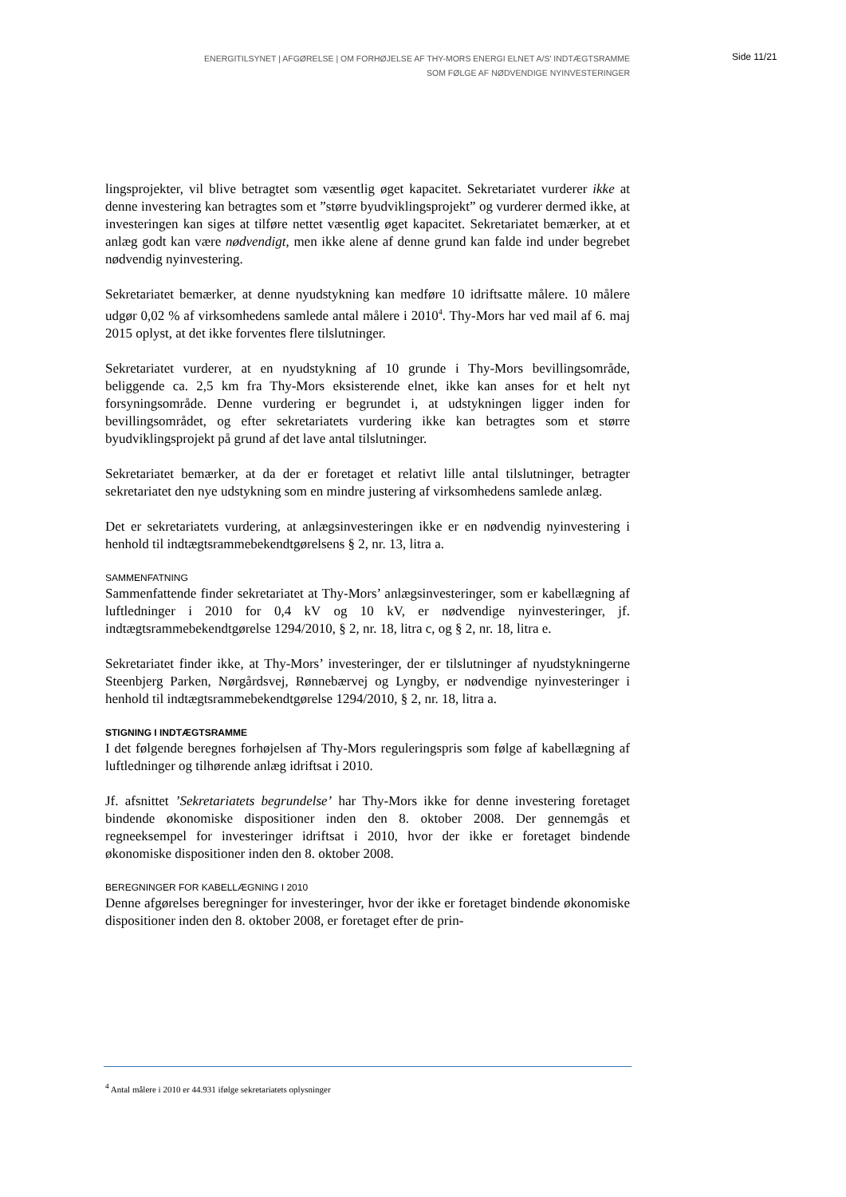ENERGITILSYNET | AFGØRELSE | OM FORHØJELSE AF THY-MORS ENERGI ELNET A/S' INDTÆGTSRAMME
SOM FØLGE AF NØDVENDIGE NYINVESTERINGER
Side 11/21
lingsprojekter, vil blive betragtet som væsentlig øget kapacitet. Sekretariatet vurderer ikke at denne investering kan betragtes som et ”større byudviklingsprojekt” og vurderer dermed ikke, at investeringen kan siges at tilføre nettet væsentlig øget kapacitet. Sekretariatet bemærker, at et anlæg godt kan være nødvendigt, men ikke alene af denne grund kan falde ind under begrebet nødvendig nyinvestering.
Sekretariatet bemærker, at denne nyudstykning kan medføre 10 idriftsatte målere. 10 målere udgør 0,02 % af virksomhedens samlede antal målere i 2010<sup>4</sup>. Thy-Mors har ved mail af 6. maj 2015 oplyst, at det ikke forventes flere tilslutninger.
Sekretariatet vurderer, at en nyudstykning af 10 grunde i Thy-Mors bevillingsområde, beliggende ca. 2,5 km fra Thy-Mors eksisterende elnet, ikke kan anses for et helt nyt forsyningsområde. Denne vurdering er begrundet i, at udstykningen ligger inden for bevillingsområdet, og efter sekretariatets vurdering ikke kan betragtes som et større byudviklingsprojekt på grund af det lave antal tilslutninger.
Sekretariatet bemærker, at da der er foretaget et relativt lille antal tilslutninger, betragter sekretariatet den nye udstykning som en mindre justering af virksomhedens samlede anlæg.
Det er sekretariatets vurdering, at anlægsinvesteringen ikke er en nødvendig nyinvestering i henhold til indtægtsrammebekendtgørelsens § 2, nr. 13, litra a.
SAMMENFATNING
Sammenfattende finder sekretariatet at Thy-Mors’ anlægsinvesteringer, som er kabellægning af luftledninger i 2010 for 0,4 kV og 10 kV, er nødvendige nyinvesteringer, jf. indtægtsrammebekendtgørelse 1294/2010, § 2, nr. 18, litra c, og § 2, nr. 18, litra e.
Sekretariatet finder ikke, at Thy-Mors’ investeringer, der er tilslutninger af nyudstykningerne Steenbjerg Parken, Nørgårdsvej, Rønnebærvej og Lyngby, er nødvendige nyinvesteringer i henhold til indtægtsrammebekendtgørelse 1294/2010, § 2, nr. 18, litra a.
STIGNING I INDTÆGTSRAMME
I det følgende beregnes forhøjelsen af Thy-Mors reguleringspris som følge af kabellægning af luftledninger og tilhørende anlæg idriftsat i 2010.
Jf. afsnittet ’Sekretariatets begrundelse’ har Thy-Mors ikke for denne investering foretaget bindende økonomiske dispositioner inden den 8. oktober 2008. Der gennemgås et regneeksempel for investeringer idriftsat i 2010, hvor der ikke er foretaget bindende økonomiske dispositioner inden den 8. oktober 2008.
BEREGNINGER FOR KABELLÆGNING I 2010
Denne afgørelses beregninger for investeringer, hvor der ikke er foretaget bindende økonomiske dispositioner inden den 8. oktober 2008, er foretaget efter de prin-
<sup>4</sup> Antal målere i 2010 er 44.931 ifølge sekretariatets oplysninger